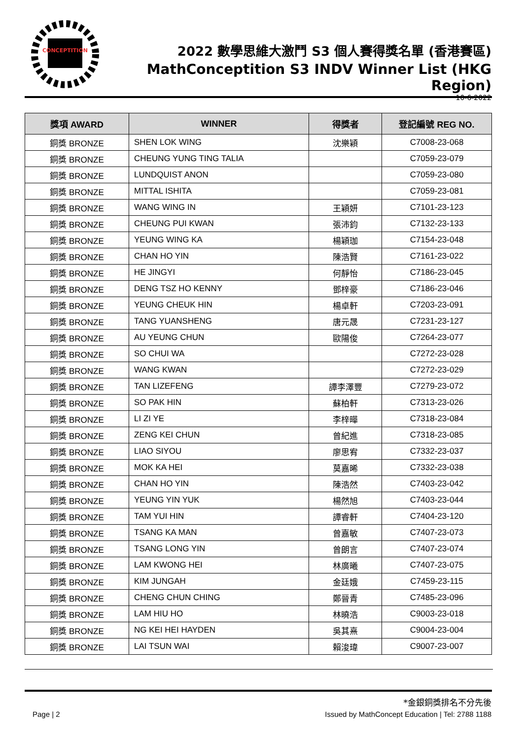CONCEPTITION
2022 數學思維大激鬥 S3 個人賽得獎名單 (香港賽區)
MathConceptition S3 INDV Winner List (HKG Region)
10-6-2022
| 獎項 AWARD | WINNER | 得獎者 | 登記編號 REG NO. |
| --- | --- | --- | --- |
| 銅獎 BRONZE | SHEN LOK WING | 沈樂穎 | C7008-23-068 |
| 銅獎 BRONZE | CHEUNG YUNG TING TALIA | | C7059-23-079 |
| 銅獎 BRONZE | LUNDQUIST ANON | | C7059-23-080 |
| 銅獎 BRONZE | MITTAL ISHITA | | C7059-23-081 |
| 銅獎 BRONZE | WANG WING IN | 王穎妍 | C7101-23-123 |
| 銅獎 BRONZE | CHEUNG PUI KWAN | 張沛鈞 | C7132-23-133 |
| 銅獎 BRONZE | YEUNG WING KA | 楊穎珈 | C7154-23-048 |
| 銅獎 BRONZE | CHAN HO YIN | 陳浩賢 | C7161-23-022 |
| 銅獎 BRONZE | HE JINGYI | 何靜怡 | C7186-23-045 |
| 銅獎 BRONZE | DENG TSZ HO KENNY | 鄧梓豪 | C7186-23-046 |
| 銅獎 BRONZE | YEUNG CHEUK HIN | 楊卓軒 | C7203-23-091 |
| 銅獎 BRONZE | TANG YUANSHENG | 唐元晟 | C7231-23-127 |
| 銅獎 BRONZE | AU YEUNG CHUN | 歐陽俊 | C7264-23-077 |
| 銅獎 BRONZE | SO CHUI WA | | C7272-23-028 |
| 銅獎 BRONZE | WANG KWAN | | C7272-23-029 |
| 銅獎 BRONZE | TAN LIZEFENG | 譚李澤豐 | C7279-23-072 |
| 銅獎 BRONZE | SO PAK HIN | 蘇柏軒 | C7313-23-026 |
| 銅獎 BRONZE | LI ZI YE | 李梓曄 | C7318-23-084 |
| 銅獎 BRONZE | ZENG KEI CHUN | 曾紀進 | C7318-23-085 |
| 銅獎 BRONZE | LIAO SIYOU | 廖思宥 | C7332-23-037 |
| 銅獎 BRONZE | MOK KA HEI | 莫嘉晞 | C7332-23-038 |
| 銅獎 BRONZE | CHAN HO YIN | 陳浩然 | C7403-23-042 |
| 銅獎 BRONZE | YEUNG YIN YUK | 楊然旭 | C7403-23-044 |
| 銅獎 BRONZE | TAM YUI HIN | 譚睿軒 | C7404-23-120 |
| 銅獎 BRONZE | TSANG KA MAN | 曾嘉敏 | C7407-23-073 |
| 銅獎 BRONZE | TSANG LONG YIN | 曾朗言 | C7407-23-074 |
| 銅獎 BRONZE | LAM KWONG HEI | 林廣曦 | C7407-23-075 |
| 銅獎 BRONZE | KIM JUNGAH | 金廷娥 | C7459-23-115 |
| 銅獎 BRONZE | CHENG CHUN CHING | 鄭晉青 | C7485-23-096 |
| 銅獎 BRONZE | LAM HIU HO | 林曉浩 | C9003-23-018 |
| 銅獎 BRONZE | NG KEI HEI HAYDEN | 吳其熹 | C9004-23-004 |
| 銅獎 BRONZE | LAI TSUN WAI | 賴浚瑋 | C9007-23-007 |
*金銀銅獎排名不分先後
Page | 2 Issued by MathConcept Education | Tel: 2788 1188